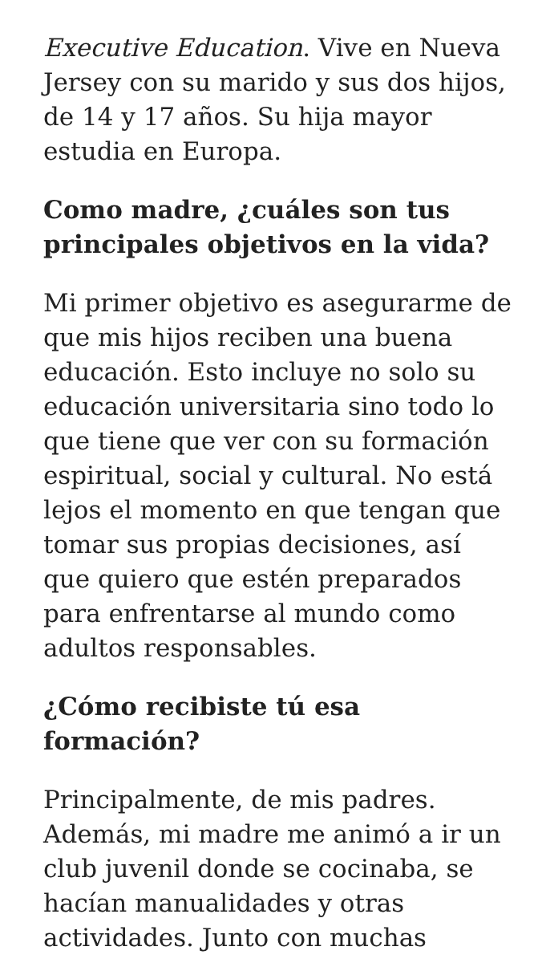Executive Education. Vive en Nueva Jersey con su marido y sus dos hijos, de 14 y 17 años. Su hija mayor estudia en Europa.
Como madre, ¿cuáles son tus principales objetivos en la vida?
Mi primer objetivo es asegurarme de que mis hijos reciben una buena educación. Esto incluye no solo su educación universitaria sino todo lo que tiene que ver con su formación espiritual, social y cultural. No está lejos el momento en que tengan que tomar sus propias decisiones, así que quiero que estén preparados para enfrentarse al mundo como adultos responsables.
¿Cómo recibiste tú esa formación?
Principalmente, de mis padres. Además, mi madre me animó a ir un club juvenil donde se cocinaba, se hacían manualidades y otras actividades. Junto con muchas